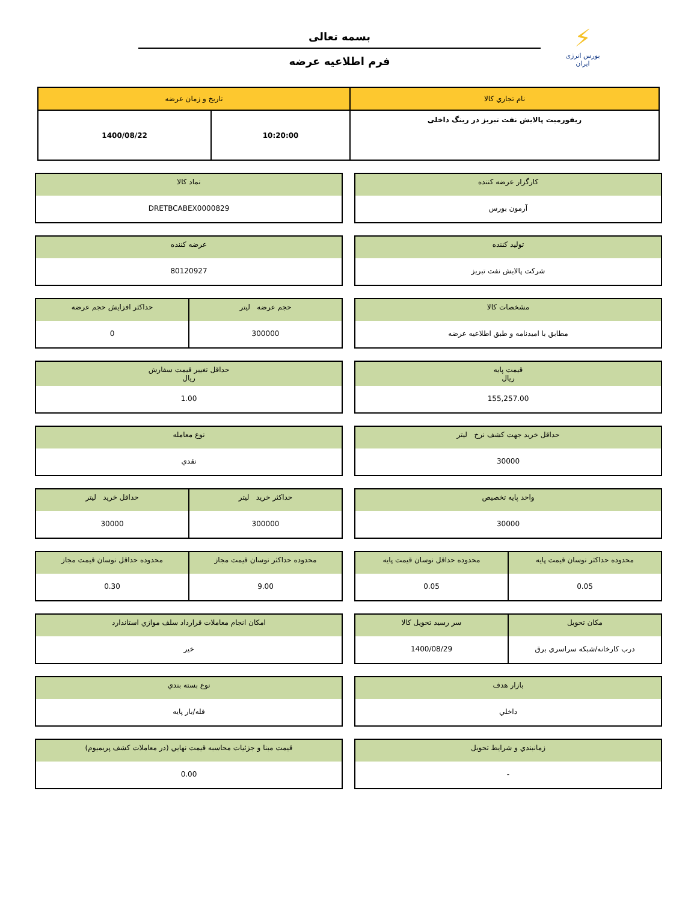⚡
بورس انرژی ایران
بسمه تعالی
فرم اطلاعیه عرضه
| نام تجاري كالا | تاريخ و زمان عرضه | |
| --- | --- | --- |
| ريفورميت پالايش نفت تبريز در رينگ داخلی | 10:20:00 | 1400/08/22 |
كارگزار عرضه كننده
آرمون بورس
نماد كالا
DRETBCABEX0000829
توليد كننده
شركت پالايش نفت تبريز
عرضه كننده
80120927
مشخصات كالا
مطابق با اميدنامه و طبق اطلاعيه عرضه
حجم عرضه ليتر
300000
حداكثر افزايش حجم عرضه
0
قيمت پايه
ريال
155,257.00
حداقل تغيير قيمت سفارش
ريال
1.00
حداقل خريد جهت كشف نرخ ليتر
30000
نوع معامله
نقدي
واحد پايه تخصيص
30000
حداكثر خريد ليتر
300000
حداقل خريد ليتر
30000
محدوده حداكثر نوسان قيمت پايه
0.05
محدوده حداقل نوسان قيمت پايه
0.05
محدوده حداكثر نوسان قيمت مجاز
9.00
محدوده حداقل نوسان قيمت مجاز
0.30
مكان تحويل
درب كارخانه/شبكه سراسري برق
سر رسيد تحويل كالا
1400/08/29
امكان انجام معاملات قرارداد سلف موازي استاندارد
خير
بازار هدف
داخلي
نوع بسته بندي
فله/بار پايه
زمانبندي و شرايط تحويل
-
قيمت مبنا و جزئيات محاسبه قيمت نهايي (در معاملات كشف پريميوم)
0.00